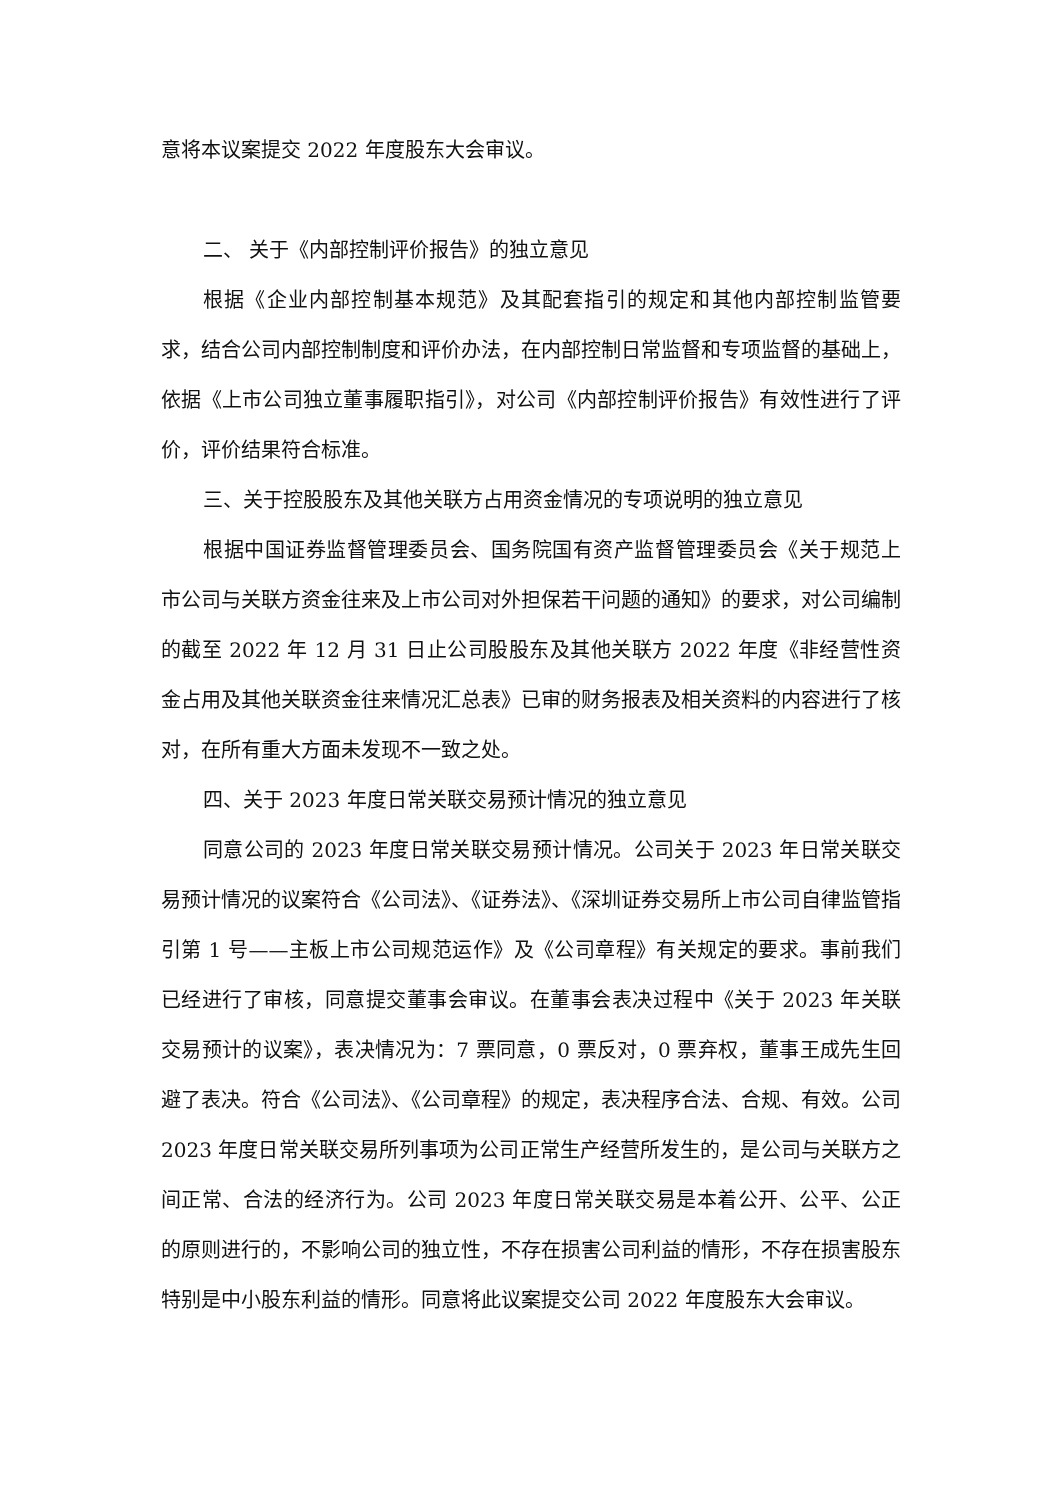意将本议案提交 2022 年度股东大会审议。
二、 关于《内部控制评价报告》的独立意见
根据《企业内部控制基本规范》及其配套指引的规定和其他内部控制监管要求，结合公司内部控制制度和评价办法，在内部控制日常监督和专项监督的基础上，依据《上市公司独立董事履职指引》，对公司《内部控制评价报告》有效性进行了评价，评价结果符合标准。
三、关于控股股东及其他关联方占用资金情况的专项说明的独立意见
根据中国证券监督管理委员会、国务院国有资产监督管理委员会《关于规范上市公司与关联方资金往来及上市公司对外担保若干问题的通知》的要求，对公司编制的截至 2022 年 12 月 31 日止公司股股东及其他关联方 2022 年度《非经营性资金占用及其他关联资金往来情况汇总表》已审的财务报表及相关资料的内容进行了核对，在所有重大方面未发现不一致之处。
四、关于 2023 年度日常关联交易预计情况的独立意见
同意公司的 2023 年度日常关联交易预计情况。公司关于 2023 年日常关联交易预计情况的议案符合《公司法》、《证券法》、《深圳证券交易所上市公司自律监管指引第 1 号——主板上市公司规范运作》及《公司章程》有关规定的要求。事前我们已经进行了审核，同意提交董事会审议。在董事会表决过程中《关于 2023 年关联交易预计的议案》，表决情况为：7 票同意，0 票反对，0 票弃权，董事王成先生回避了表决。符合《公司法》、《公司章程》的规定，表决程序合法、合规、有效。公司 2023 年度日常关联交易所列事项为公司正常生产经营所发生的，是公司与关联方之间正常、合法的经济行为。公司 2023 年度日常关联交易是本着公开、公平、公正的原则进行的，不影响公司的独立性，不存在损害公司利益的情形，不存在损害股东特别是中小股东利益的情形。同意将此议案提交公司 2022 年度股东大会审议。